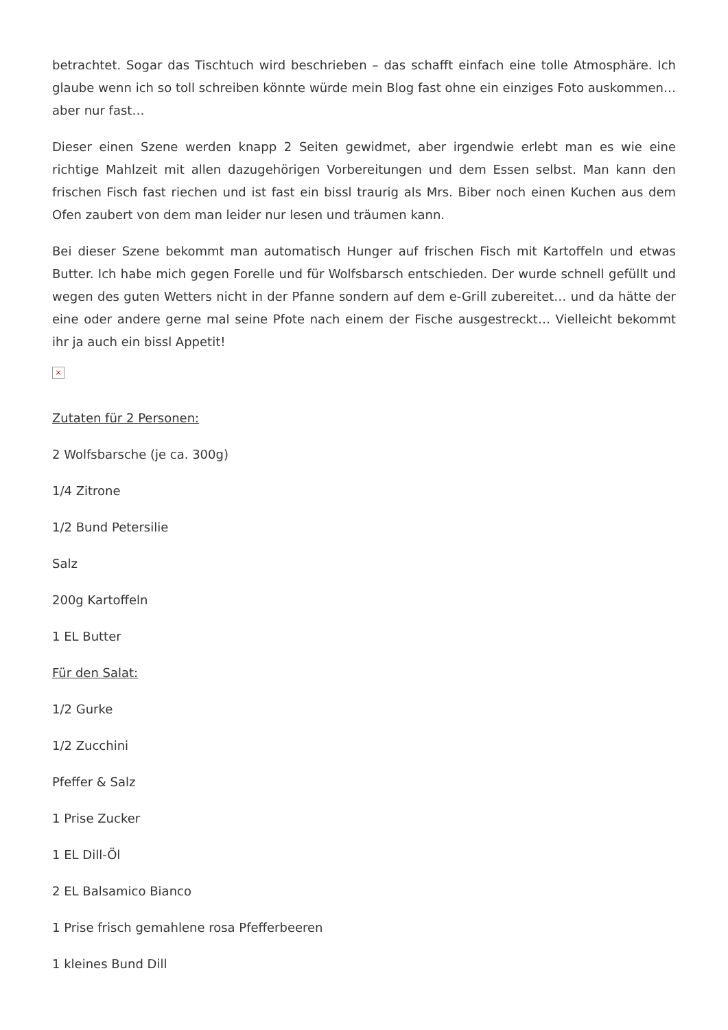betrachtet. Sogar das Tischtuch wird beschrieben – das schafft einfach eine tolle Atmosphäre. Ich glaube wenn ich so toll schreiben könnte würde mein Blog fast ohne ein einziges Foto auskommen… aber nur fast…
Dieser einen Szene werden knapp 2 Seiten gewidmet, aber irgendwie erlebt man es wie eine richtige Mahlzeit mit allen dazugehörigen Vorbereitungen und dem Essen selbst. Man kann den frischen Fisch fast riechen und ist fast ein bissl traurig als Mrs. Biber noch einen Kuchen aus dem Ofen zaubert von dem man leider nur lesen und träumen kann.
Bei dieser Szene bekommt man automatisch Hunger auf frischen Fisch mit Kartoffeln und etwas Butter. Ich habe mich gegen Forelle und für Wolfsbarsch entschieden. Der wurde schnell gefüllt und wegen des guten Wetters nicht in der Pfanne sondern auf dem e-Grill zubereitet… und da hätte der eine oder andere gerne mal seine Pfote nach einem der Fische ausgestreckt… Vielleicht bekommt ihr ja auch ein bissl Appetit!
×
Zutaten für 2 Personen:
2 Wolfsbarsche (je ca. 300g)
1/4 Zitrone
1/2 Bund Petersilie
Salz
200g Kartoffeln
1 EL Butter
Für den Salat:
1/2 Gurke
1/2 Zucchini
Pfeffer & Salz
1 Prise Zucker
1 EL Dill-Öl
2 EL Balsamico Bianco
1 Prise frisch gemahlene rosa Pfefferbeeren
1 kleines Bund Dill